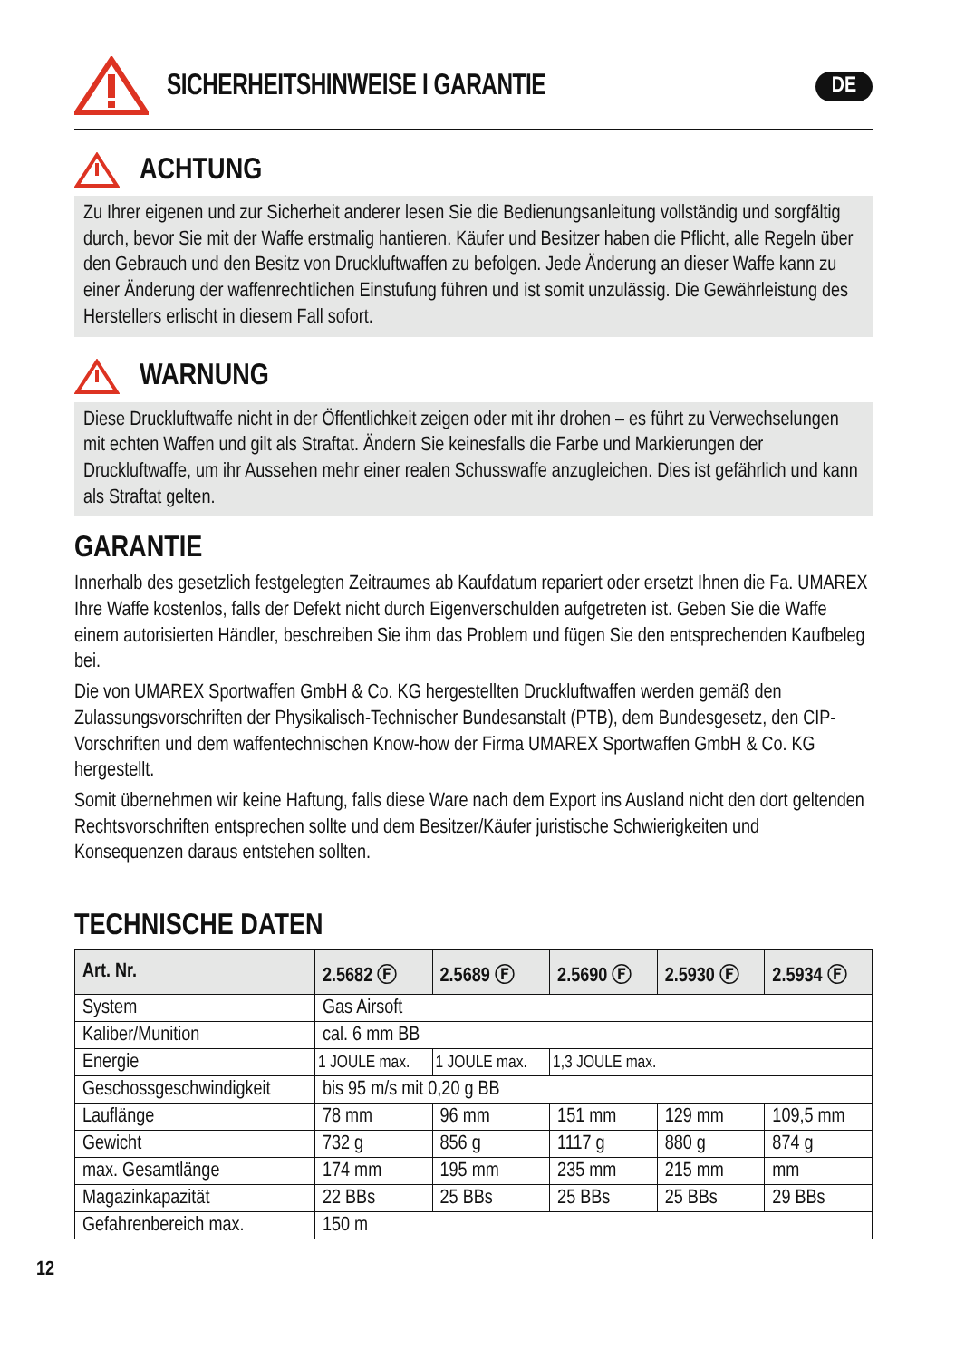SICHERHEITSHINWEISE I GARANTIE
DE
ACHTUNG
Zu Ihrer eigenen und zur Sicherheit anderer lesen Sie die Bedienungsanleitung vollständig und sorgfältig durch, bevor Sie mit der Waffe erstmalig hantieren. Käufer und Besitzer haben die Pflicht, alle Regeln über den Gebrauch und den Besitz von Druckluftwaffen zu befolgen. Jede Änderung an dieser Waffe kann zu einer Änderung der waffenrechtlichen Einstufung führen und ist somit unzulässig. Die Gewährleistung des Herstellers erlischt in diesem Fall sofort.
WARNUNG
Diese Druckluftwaffe nicht in der Öffentlichkeit zeigen oder mit ihr drohen – es führt zu Verwechselungen mit echten Waffen und gilt als Straftat. Ändern Sie keinesfalls die Farbe und Markierungen der Druckluftwaffe, um ihr Aussehen mehr einer realen Schusswaffe anzugleichen. Dies ist gefährlich und kann als Straftat gelten.
GARANTIE
Innerhalb des gesetzlich festgelegten Zeitraumes ab Kaufdatum repariert oder ersetzt Ihnen die Fa. UMAREX Ihre Waffe kostenlos, falls der Defekt nicht durch Eigenverschulden aufgetreten ist. Geben Sie die Waffe einem autorisierten Händler, beschreiben Sie ihm das Problem und fügen Sie den entsprechenden Kaufbeleg bei.
Die von UMAREX Sportwaffen GmbH & Co. KG hergestellten Druckluftwaffen werden gemäß den Zulassungsvorschriften der Physikalisch-Technischer Bundesanstalt (PTB), dem Bundesgesetz, den CIP-Vorschriften und dem waffentechnischen Know-how der Firma UMAREX Sportwaffen GmbH & Co. KG hergestellt.
Somit übernehmen wir keine Haftung, falls diese Ware nach dem Export ins Ausland nicht den dort geltenden Rechtsvorschriften entsprechen sollte und dem Besitzer/Käufer juristische Schwierigkeiten und Konsequenzen daraus entstehen sollten.
TECHNISCHE DATEN
| Art. Nr. | 2.5682 Ⓕ | 2.5689 Ⓕ | 2.5690 Ⓕ | 2.5930 Ⓕ | 2.5934 Ⓕ |
| --- | --- | --- | --- | --- | --- |
| System | Gas Airsoft | | | | |
| Kaliber/Munition | cal. 6 mm BB | | | | |
| Energie | 1 JOULE max. | 1 JOULE max. | 1,3 JOULE max. | | |
| Geschossgeschwindigkeit | bis 95 m/s mit 0,20 g BB | | | | |
| Lauflänge | 78 mm | 96 mm | 151 mm | 129 mm | 109,5 mm |
| Gewicht | 732 g | 856 g | 1117 g | 880 g | 874 g |
| max. Gesamtlänge | 174 mm | 195 mm | 235 mm | 215 mm | mm |
| Magazinkapazität | 22 BBs | 25 BBs | 25 BBs | 25 BBs | 29 BBs |
| Gefahrenbereich max. | 150 m | | | | |
12